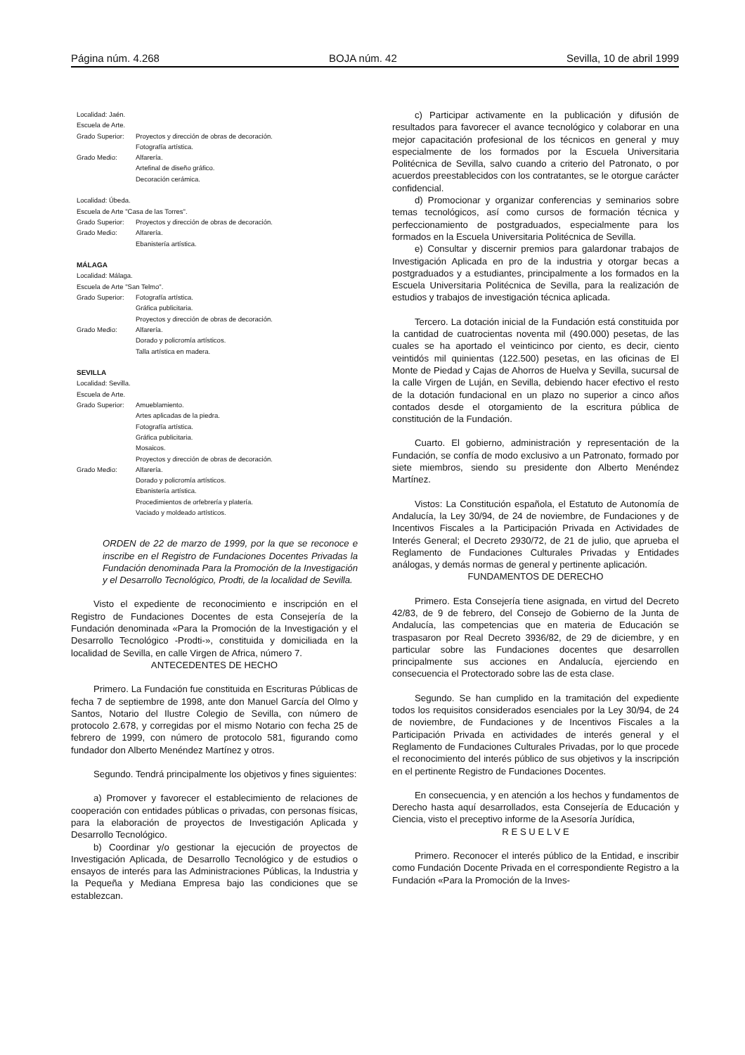Página núm. 4.268 BOJA núm. 42 Sevilla, 10 de abril 1999
Localidad: Jaén.
Escuela de Arte.
Grado Superior: Proyectos y dirección de obras de decoración.
Fotografía artística.
Grado Medio: Alfarería.
Artefinal de diseño gráfico.
Decoración cerámica.
Localidad: Úbeda.
Escuela de Arte "Casa de las Torres".
Grado Superior: Proyectos y dirección de obras de decoración.
Grado Medio: Alfarería.
Ebanistería artística.
MÁLAGA
Localidad: Málaga.
Escuela de Arte "San Telmo".
Grado Superior: Fotografía artística.
Gráfica publicitaria.
Proyectos y dirección de obras de decoración.
Grado Medio: Alfarería.
Dorado y policromía artísticos.
Talla artística en madera.
SEVILLA
Localidad: Sevilla.
Escuela de Arte.
Grado Superior: Amueblamiento.
Artes aplicadas de la piedra.
Fotografía artística.
Gráfica publicitaria.
Mosaicos.
Proyectos y dirección de obras de decoración.
Grado Medio: Alfarería.
Dorado y policromía artísticos.
Ebanistería artística.
Procedimientos de orfebrería y platería.
Vaciado y moldeado artísticos.
ORDEN de 22 de marzo de 1999, por la que se reconoce e inscribe en el Registro de Fundaciones Docentes Privadas la Fundación denominada Para la Promoción de la Investigación y el Desarrollo Tecnológico, Prodti, de la localidad de Sevilla.
Visto el expediente de reconocimiento e inscripción en el Registro de Fundaciones Docentes de esta Consejería de la Fundación denominada «Para la Promoción de la Investigación y el Desarrollo Tecnológico -Prodti-», constituida y domiciliada en la localidad de Sevilla, en calle Virgen de Africa, número 7.
ANTECEDENTES DE HECHO
Primero. La Fundación fue constituida en Escrituras Públicas de fecha 7 de septiembre de 1998, ante don Manuel García del Olmo y Santos, Notario del Ilustre Colegio de Sevilla, con número de protocolo 2.678, y corregidas por el mismo Notario con fecha 25 de febrero de 1999, con número de protocolo 581, figurando como fundador don Alberto Menéndez Martínez y otros.
Segundo. Tendrá principalmente los objetivos y fines siguientes:
a) Promover y favorecer el establecimiento de relaciones de cooperación con entidades públicas o privadas, con personas físicas, para la elaboración de proyectos de Investigación Aplicada y Desarrollo Tecnológico.
b) Coordinar y/o gestionar la ejecución de proyectos de Investigación Aplicada, de Desarrollo Tecnológico y de estudios o ensayos de interés para las Administraciones Públicas, la Industria y la Pequeña y Mediana Empresa bajo las condiciones que se establezcan.
c) Participar activamente en la publicación y difusión de resultados para favorecer el avance tecnológico y colaborar en una mejor capacitación profesional de los técnicos en general y muy especialmente de los formados por la Escuela Universitaria Politécnica de Sevilla, salvo cuando a criterio del Patronato, o por acuerdos preestablecidos con los contratantes, se le otorgue carácter confidencial.
d) Promocionar y organizar conferencias y seminarios sobre temas tecnológicos, así como cursos de formación técnica y perfeccionamiento de postgraduados, especialmente para los formados en la Escuela Universitaria Politécnica de Sevilla.
e) Consultar y discernir premios para galardonar trabajos de Investigación Aplicada en pro de la industria y otorgar becas a postgraduados y a estudiantes, principalmente a los formados en la Escuela Universitaria Politécnica de Sevilla, para la realización de estudios y trabajos de investigación técnica aplicada.
Tercero. La dotación inicial de la Fundación está constituida por la cantidad de cuatrocientas noventa mil (490.000) pesetas, de las cuales se ha aportado el veinticinco por ciento, es decir, ciento veintidós mil quinientas (122.500) pesetas, en las oficinas de El Monte de Piedad y Cajas de Ahorros de Huelva y Sevilla, sucursal de la calle Virgen de Luján, en Sevilla, debiendo hacer efectivo el resto de la dotación fundacional en un plazo no superior a cinco años contados desde el otorgamiento de la escritura pública de constitución de la Fundación.
Cuarto. El gobierno, administración y representación de la Fundación, se confía de modo exclusivo a un Patronato, formado por siete miembros, siendo su presidente don Alberto Menéndez Martínez.
Vistos: La Constitución española, el Estatuto de Autonomía de Andalucía, la Ley 30/94, de 24 de noviembre, de Fundaciones y de Incentivos Fiscales a la Participación Privada en Actividades de Interés General; el Decreto 2930/72, de 21 de julio, que aprueba el Reglamento de Fundaciones Culturales Privadas y Entidades análogas, y demás normas de general y pertinente aplicación.
FUNDAMENTOS DE DERECHO
Primero. Esta Consejería tiene asignada, en virtud del Decreto 42/83, de 9 de febrero, del Consejo de Gobierno de la Junta de Andalucía, las competencias que en materia de Educación se traspasaron por Real Decreto 3936/82, de 29 de diciembre, y en particular sobre las Fundaciones docentes que desarrollen principalmente sus acciones en Andalucía, ejerciendo en consecuencia el Protectorado sobre las de esta clase.
Segundo. Se han cumplido en la tramitación del expediente todos los requisitos considerados esenciales por la Ley 30/94, de 24 de noviembre, de Fundaciones y de Incentivos Fiscales a la Participación Privada en actividades de interés general y el Reglamento de Fundaciones Culturales Privadas, por lo que procede el reconocimiento del interés público de sus objetivos y la inscripción en el pertinente Registro de Fundaciones Docentes.
En consecuencia, y en atención a los hechos y fundamentos de Derecho hasta aquí desarrollados, esta Consejería de Educación y Ciencia, visto el preceptivo informe de la Asesoría Jurídica,
R E S U E L V E
Primero. Reconocer el interés público de la Entidad, e inscribir como Fundación Docente Privada en el correspondiente Registro a la Fundación «Para la Promoción de la Inves-